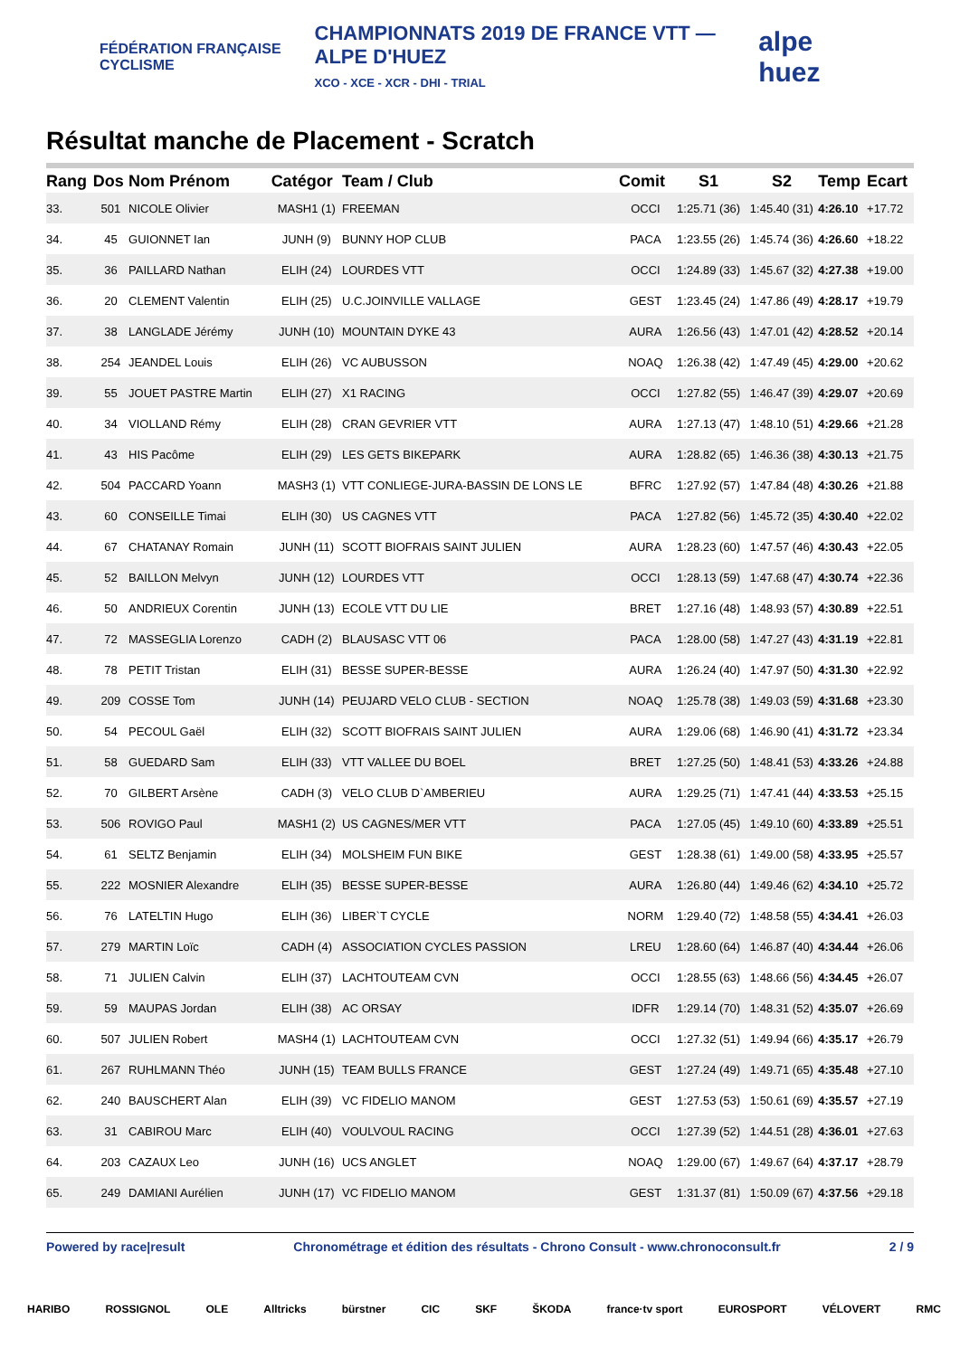FÉDÉRATION FRANÇAISE CYCLISME
CHAMPIONNATS 2019 DE FRANCE VTT — ALPE D'HUEZ
XCO - XCE - XCR - DHI - TRIAL
alpe huez
Résultat manche de Placement - Scratch
| Rang | Dos | Nom Prénom | Catégor | Team / Club | Comit | S1 | S2 | Temp | Ecart |
| --- | --- | --- | --- | --- | --- | --- | --- | --- | --- |
| 33. | 501 | NICOLE Olivier | MASH1 (1) | FREEMAN | OCCI | 1:25.71 (36) | 1:45.40 (31) | 4:26.10 | +17.72 |
| 34. | 45 | GUIONNET Ian | JUNH (9) | BUNNY HOP CLUB | PACA | 1:23.55 (26) | 1:45.74 (36) | 4:26.60 | +18.22 |
| 35. | 36 | PAILLARD Nathan | ELIH (24) | LOURDES VTT | OCCI | 1:24.89 (33) | 1:45.67 (32) | 4:27.38 | +19.00 |
| 36. | 20 | CLEMENT Valentin | ELIH (25) | U.C.JOINVILLE VALLAGE | GEST | 1:23.45 (24) | 1:47.86 (49) | 4:28.17 | +19.79 |
| 37. | 38 | LANGLADE Jérémy | JUNH (10) | MOUNTAIN DYKE 43 | AURA | 1:26.56 (43) | 1:47.01 (42) | 4:28.52 | +20.14 |
| 38. | 254 | JEANDEL Louis | ELIH (26) | VC AUBUSSON | NOAQ | 1:26.38 (42) | 1:47.49 (45) | 4:29.00 | +20.62 |
| 39. | 55 | JOUET PASTRE Martin | ELIH (27) | X1 RACING | OCCI | 1:27.82 (55) | 1:46.47 (39) | 4:29.07 | +20.69 |
| 40. | 34 | VIOLLAND Rémy | ELIH (28) | CRAN GEVRIER VTT | AURA | 1:27.13 (47) | 1:48.10 (51) | 4:29.66 | +21.28 |
| 41. | 43 | HIS Pacôme | ELIH (29) | LES GETS BIKEPARK | AURA | 1:28.82 (65) | 1:46.36 (38) | 4:30.13 | +21.75 |
| 42. | 504 | PACCARD Yoann | MASH3 (1) | VTT CONLIEGE-JURA-BASSIN DE LONS LE | BFRC | 1:27.92 (57) | 1:47.84 (48) | 4:30.26 | +21.88 |
| 43. | 60 | CONSEILLE Timai | ELIH (30) | US CAGNES VTT | PACA | 1:27.82 (56) | 1:45.72 (35) | 4:30.40 | +22.02 |
| 44. | 67 | CHATANAY Romain | JUNH (11) | SCOTT BIOFRAIS SAINT JULIEN | AURA | 1:28.23 (60) | 1:47.57 (46) | 4:30.43 | +22.05 |
| 45. | 52 | BAILLON Melvyn | JUNH (12) | LOURDES VTT | OCCI | 1:28.13 (59) | 1:47.68 (47) | 4:30.74 | +22.36 |
| 46. | 50 | ANDRIEUX Corentin | JUNH (13) | ECOLE VTT DU LIE | BRET | 1:27.16 (48) | 1:48.93 (57) | 4:30.89 | +22.51 |
| 47. | 72 | MASSEGLIA Lorenzo | CADH (2) | BLAUSASC VTT 06 | PACA | 1:28.00 (58) | 1:47.27 (43) | 4:31.19 | +22.81 |
| 48. | 78 | PETIT Tristan | ELIH (31) | BESSE SUPER-BESSE | AURA | 1:26.24 (40) | 1:47.97 (50) | 4:31.30 | +22.92 |
| 49. | 209 | COSSE Tom | JUNH (14) | PEUJARD VELO CLUB - SECTION | NOAQ | 1:25.78 (38) | 1:49.03 (59) | 4:31.68 | +23.30 |
| 50. | 54 | PECOUL Gaël | ELIH (32) | SCOTT BIOFRAIS SAINT JULIEN | AURA | 1:29.06 (68) | 1:46.90 (41) | 4:31.72 | +23.34 |
| 51. | 58 | GUEDARD Sam | ELIH (33) | VTT VALLEE DU BOEL | BRET | 1:27.25 (50) | 1:48.41 (53) | 4:33.26 | +24.88 |
| 52. | 70 | GILBERT Arsène | CADH (3) | VELO CLUB D`AMBERIEU | AURA | 1:29.25 (71) | 1:47.41 (44) | 4:33.53 | +25.15 |
| 53. | 506 | ROVIGO Paul | MASH1 (2) | US CAGNES/MER VTT | PACA | 1:27.05 (45) | 1:49.10 (60) | 4:33.89 | +25.51 |
| 54. | 61 | SELTZ Benjamin | ELIH (34) | MOLSHEIM FUN BIKE | GEST | 1:28.38 (61) | 1:49.00 (58) | 4:33.95 | +25.57 |
| 55. | 222 | MOSNIER Alexandre | ELIH (35) | BESSE SUPER-BESSE | AURA | 1:26.80 (44) | 1:49.46 (62) | 4:34.10 | +25.72 |
| 56. | 76 | LATELTIN Hugo | ELIH (36) | LIBER`T CYCLE | NORM | 1:29.40 (72) | 1:48.58 (55) | 4:34.41 | +26.03 |
| 57. | 279 | MARTIN Loïc | CADH (4) | ASSOCIATION CYCLES PASSION | LREU | 1:28.60 (64) | 1:46.87 (40) | 4:34.44 | +26.06 |
| 58. | 71 | JULIEN Calvin | ELIH (37) | LACHTOUTEAM CVN | OCCI | 1:28.55 (63) | 1:48.66 (56) | 4:34.45 | +26.07 |
| 59. | 59 | MAUPAS Jordan | ELIH (38) | AC ORSAY | IDFR | 1:29.14 (70) | 1:48.31 (52) | 4:35.07 | +26.69 |
| 60. | 507 | JULIEN Robert | MASH4 (1) | LACHTOUTEAM CVN | OCCI | 1:27.32 (51) | 1:49.94 (66) | 4:35.17 | +26.79 |
| 61. | 267 | RUHLMANN Théo | JUNH (15) | TEAM BULLS FRANCE | GEST | 1:27.24 (49) | 1:49.71 (65) | 4:35.48 | +27.10 |
| 62. | 240 | BAUSCHERT Alan | ELIH (39) | VC FIDELIO MANOM | GEST | 1:27.53 (53) | 1:50.61 (69) | 4:35.57 | +27.19 |
| 63. | 31 | CABIROU Marc | ELIH (40) | VOULVOUL RACING | OCCI | 1:27.39 (52) | 1:44.51 (28) | 4:36.01 | +27.63 |
| 64. | 203 | CAZAUX Leo | JUNH (16) | UCS ANGLET | NOAQ | 1:29.00 (67) | 1:49.67 (64) | 4:37.17 | +28.79 |
| 65. | 249 | DAMIANI Aurélien | JUNH (17) | VC FIDELIO MANOM | GEST | 1:31.37 (81) | 1:50.09 (67) | 4:37.56 | +29.18 |
Powered by race|result Chronométrage et édition des résultats - Chrono Consult - www.chronoconsult.fr 2 / 9
HARIBO ROSSIGNOL OLE Alltricks bürstner CIC SKF ŠKODA france·tv sport EUROSPORT VÉLOVERT RMC